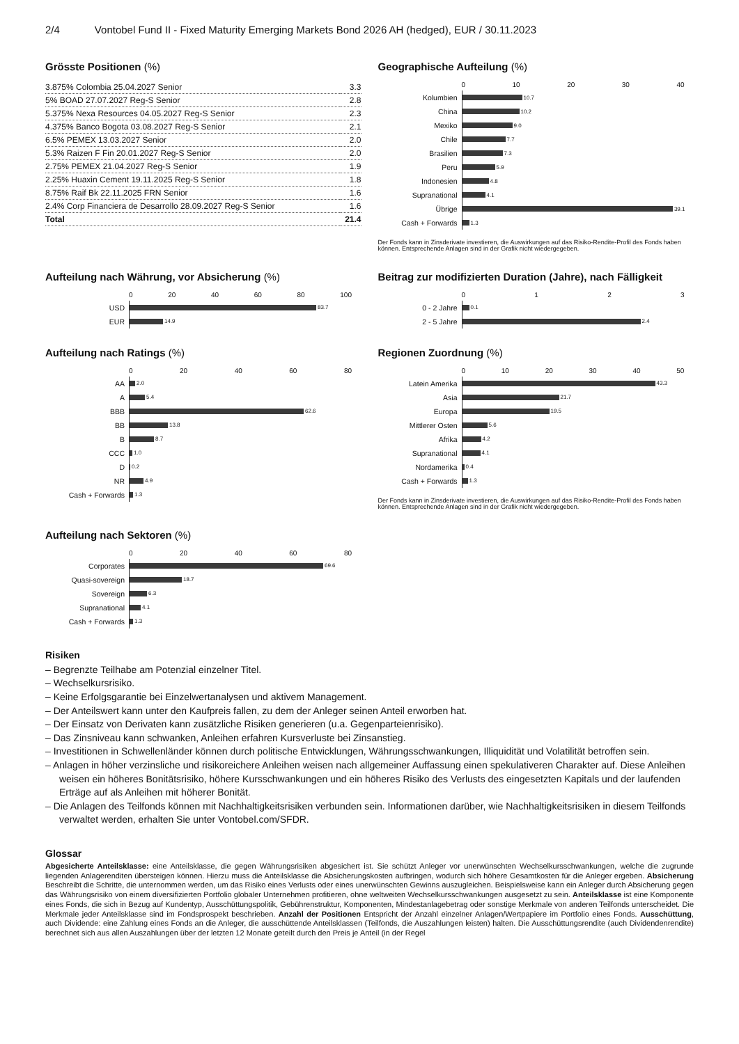2/4 Vontobel Fund II - Fixed Maturity Emerging Markets Bond 2026 AH (hedged), EUR / 30.11.2023
Grösste Positionen (%)
| 3.875% Colombia 25.04.2027 Senior | 3.3 |
| 5% BOAD 27.07.2027 Reg-S Senior | 2.8 |
| 5.375% Nexa Resources 04.05.2027 Reg-S Senior | 2.3 |
| 4.375% Banco Bogota 03.08.2027 Reg-S Senior | 2.1 |
| 6.5% PEMEX 13.03.2027 Senior | 2.0 |
| 5.3% Raizen F Fin 20.01.2027 Reg-S Senior | 2.0 |
| 2.75% PEMEX 21.04.2027 Reg-S Senior | 1.9 |
| 2.25% Huaxin Cement 19.11.2025 Reg-S Senior | 1.8 |
| 8.75% Raif Bk 22.11.2025 FRN Senior | 1.6 |
| 2.4% Corp Financiera de Desarrollo 28.09.2027 Reg-S Senior | 1.6 |
| Total | 21.4 |
Geographische Aufteilung (%)
0 10 20 30 40
Kolumbien
10.7
China
10.2
Mexiko
9.0
Chile
7.7
Brasilien
7.3
Peru
5.9
Indonesien
4.8
Supranational
4.1
Übrige
39.1
Cash + Forwards
1.3
Der Fonds kann in Zinsderivate investieren, die Auswirkungen auf das Risiko-Rendite-Profil des Fonds haben können. Entsprechende Anlagen sind in der Grafik nicht wiedergegeben.
Aufteilung nach Währung, vor Absicherung (%)
0 20 40 60 80 100
USD
83.7
EUR
14.9
Beitrag zur modifizierten Duration (Jahre), nach Fälligkeit
0123
0 - 2 Jahre
0.1
2 - 5 Jahre
2.4
Aufteilung nach Ratings (%)
0 20 40 60 80
AA
2.0
A
5.4
BBB
62.6
BB
13.8
B
8.7
CCC
1.0
D
0.2
NR
4.9
Cash + Forwards
1.3
Regionen Zuordnung (%)
0 10 20 30 40 50
Latein Amerika
43.3
Asia
21.7
Europa
19.5
Mittlerer Osten
5.6
Afrika
4.2
Supranational
4.1
Nordamerika
0.4
Cash + Forwards
1.3
Der Fonds kann in Zinsderivate investieren, die Auswirkungen auf das Risiko-Rendite-Profil des Fonds haben können. Entsprechende Anlagen sind in der Grafik nicht wiedergegeben.
Aufteilung nach Sektoren (%)
0 20 40 60 80
Corporates
69.6
Quasi-sovereign
18.7
Sovereign
6.3
Supranational
4.1
Cash + Forwards
1.3
Risiken
– Begrenzte Teilhabe am Potenzial einzelner Titel.
– Wechselkursrisiko.
– Keine Erfolgsgarantie bei Einzelwertanalysen und aktivem Management.
– Der Anteilswert kann unter den Kaufpreis fallen, zu dem der Anleger seinen Anteil erworben hat.
– Der Einsatz von Derivaten kann zusätzliche Risiken generieren (u.a. Gegenparteienrisiko).
– Das Zinsniveau kann schwanken, Anleihen erfahren Kursverluste bei Zinsanstieg.
– Investitionen in Schwellenländer können durch politische Entwicklungen, Währungsschwankungen, Illiquidität und Volatilität betroffen sein.
– Anlagen in höher verzinsliche und risikoreichere Anleihen weisen nach allgemeiner Auffassung einen spekulativeren Charakter auf. Diese Anleihen weisen ein höheres Bonitätsrisiko, höhere Kursschwankungen und ein höheres Risiko des Verlusts des eingesetzten Kapitals und der laufenden Erträge auf als Anleihen mit höherer Bonität.
– Die Anlagen des Teilfonds können mit Nachhaltigkeitsrisiken verbunden sein. Informationen darüber, wie Nachhaltigkeitsrisiken in diesem Teilfonds verwaltet werden, erhalten Sie unter Vontobel.com/SFDR.
Glossar
Abgesicherte Anteilsklasse: eine Anteilsklasse, die gegen Währungsrisiken abgesichert ist. Sie schützt Anleger vor unerwünschten Wechselkursschwankungen, welche die zugrunde liegenden Anlagerenditen übersteigen können. Hierzu muss die Anteilsklasse die Absicherungskosten aufbringen, wodurch sich höhere Gesamtkosten für die Anleger ergeben. Absicherung Beschreibt die Schritte, die unternommen werden, um das Risiko eines Verlusts oder eines unerwünschten Gewinns auszugleichen. Beispielsweise kann ein Anleger durch Absicherung gegen das Währungsrisiko von einem diversifizierten Portfolio globaler Unternehmen profitieren, ohne weltweiten Wechselkursschwankungen ausgesetzt zu sein. Anteilsklasse ist eine Komponente eines Fonds, die sich in Bezug auf Kundentyp, Ausschüttungspolitik, Gebührenstruktur, Komponenten, Mindestanlagebetrag oder sonstige Merkmale von anderen Teilfonds unterscheidet. Die Merkmale jeder Anteilsklasse sind im Fondsprospekt beschrieben. Anzahl der Positionen Entspricht der Anzahl einzelner Anlagen/Wertpapiere im Portfolio eines Fonds. Ausschüttung, auch Dividende: eine Zahlung eines Fonds an die Anleger, die ausschüttende Anteilsklassen (Teilfonds, die Auszahlungen leisten) halten. Die Ausschüttungsrendite (auch Dividendenrendite) berechnet sich aus allen Auszahlungen über der letzten 12 Monate geteilt durch den Preis je Anteil (in der Regel